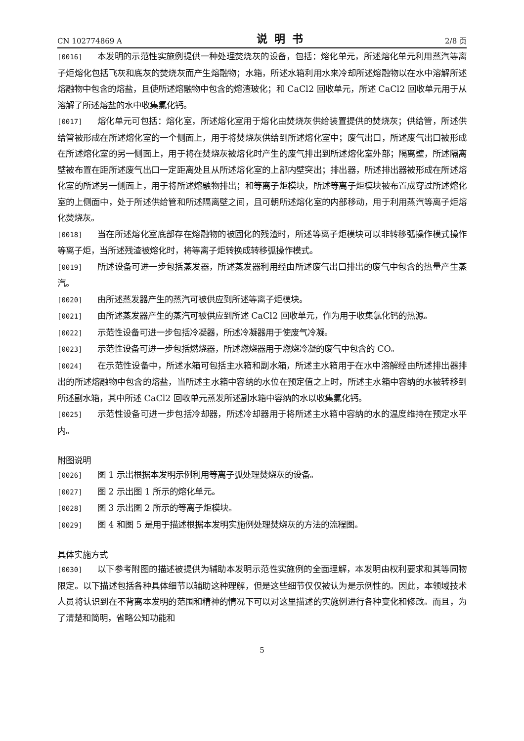CN 102774869 A 说明书 2/8 页
[0016] 本发明的示范性实施例提供一种处理焚烧灰的设备，包括：熔化单元，所述熔化单元利用蒸汽等离子炬熔化包括飞灰和底灰的焚烧灰而产生熔融物；水箱，所述水箱利用水来冷却所述熔融物以在水中溶解所述熔融物中包含的熔盐，且使所述熔融物中包含的熔渣玻化；和 CaCl2 回收单元，所述 CaCl2 回收单元用于从溶解了所述熔盐的水中收集氯化钙。
[0017] 熔化单元可包括：熔化室，所述熔化室用于熔化由焚烧灰供给装置提供的焚烧灰；供给管，所述供给管被形成在所述熔化室的一个侧面上，用于将焚烧灰供给到所述熔化室中；废气出口，所述废气出口被形成在所述熔化室的另一侧面上，用于将在焚烧灰被熔化时产生的废气排出到所述熔化室外部；隔离壁，所述隔离壁被布置在距所述废气出口一定距离处且从所述熔化室的上部内壁突出；排出器，所述排出器被形成在所述熔化室的所述另一侧面上，用于将所述熔融物排出；和等离子炬模块，所述等离子炬模块被布置成穿过所述熔化室的上侧面中，处于所述供给管和所述隔离壁之间，且可朝所述熔化室的内部移动，用于利用蒸汽等离子炬熔化焚烧灰。
[0018] 当在所述熔化室底部存在熔融物的被固化的残渣时，所述等离子炬模块可以非转移弧操作模式操作等离子炬，当所述残渣被熔化时，将等离子炬转换成转移弧操作模式。
[0019] 所述设备可进一步包括蒸发器，所述蒸发器利用经由所述废气出口排出的废气中包含的热量产生蒸汽。
[0020] 由所述蒸发器产生的蒸汽可被供应到所述等离子炬模块。
[0021] 由所述蒸发器产生的蒸汽可被供应到所述 CaCl2 回收单元，作为用于收集氯化钙的热源。
[0022] 示范性设备可进一步包括冷凝器，所述冷凝器用于使废气冷凝。
[0023] 示范性设备可进一步包括燃烧器，所述燃烧器用于燃烧冷凝的废气中包含的 CO。
[0024] 在示范性设备中，所述水箱可包括主水箱和副水箱，所述主水箱用于在水中溶解经由所述排出器排出的所述熔融物中包含的熔盐，当所述主水箱中容纳的水位在预定值之上时，所述主水箱中容纳的水被转移到所述副水箱，其中所述 CaCl2 回收单元蒸发所述副水箱中容纳的水以收集氯化钙。
[0025] 示范性设备可进一步包括冷却器，所述冷却器用于将所述主水箱中容纳的水的温度维持在预定水平内。
附图说明
[0026] 图 1 示出根据本发明示例利用等离子弧处理焚烧灰的设备。
[0027] 图 2 示出图 1 所示的熔化单元。
[0028] 图 3 示出图 2 所示的等离子炬模块。
[0029] 图 4 和图 5 是用于描述根据本发明实施例处理焚烧灰的方法的流程图。
具体实施方式
[0030] 以下参考附图的描述被提供为辅助本发明示范性实施例的全面理解，本发明由权利要求和其等同物限定。以下描述包括各种具体细节以辅助这种理解，但是这些细节仅仅被认为是示例性的。因此，本领域技术人员将认识到在不背离本发明的范围和精神的情况下可以对这里描述的实施例进行各种变化和修改。而且，为了清楚和简明，省略公知功能和
5